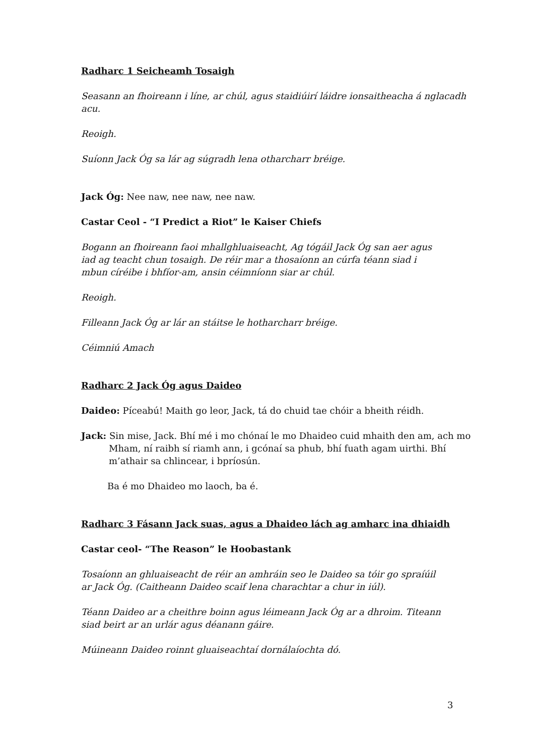Radharc 1 Seicheamh Tosaigh
Seasann an fhoireann i líne, ar chúl, agus staidiúirí láidre ionsaitheacha á nglacadh acu.
Reoigh.
Suíonn Jack Óg sa lár ag súgradh lena otharcharr bréige.
Jack Óg: Nee naw, nee naw, nee naw.
Castar Ceol - “I Predict a Riot” le Kaiser Chiefs
Bogann an fhoireann faoi mhallghluaiseacht, Ag tógáil Jack Óg san aer agus iad ag teacht chun tosaigh. De réir mar a thosaíonn an cúrfa téann siad i mbun círéibe i bhfíor-am, ansin céimníonn siar ar chúl.
Reoigh.
Filleann Jack Óg ar lár an stáitse le hotharcharr bréige.
Céimniú Amach
Radharc 2 Jack Óg agus Daideo
Daideo: Píceabú! Maith go leor, Jack, tá do chuid tae chóir a bheith réidh.
Jack: Sin mise, Jack. Bhí mé i mo chónaí le mo Dhaideo cuid mhaith den am, ach mo Mham, ní raibh sí riamh ann, i gcónaí sa phub, bhí fuath agam uirthi. Bhí m’athair sa chlincear, i bpríosún.
Ba é mo Dhaideo mo laoch, ba é.
Radharc 3 Fásann Jack suas, agus a Dhaideo lách ag amharc ina dhiaidh
Castar ceol- “The Reason” le Hoobastank
Tosaíonn an ghluaiseacht de réir an amhráin seo le Daideo sa tóir go spraíúil ar Jack Óg. (Caitheann Daideo scaif lena charachtar a chur in iúl).
Téann Daideo ar a cheithre boinn agus léimeann Jack Óg ar a dhroim. Titeann siad beirt ar an urlár agus déanann gáire.
Múineann Daideo roinnt gluaiseachtaí dornálaíochta dó.
3